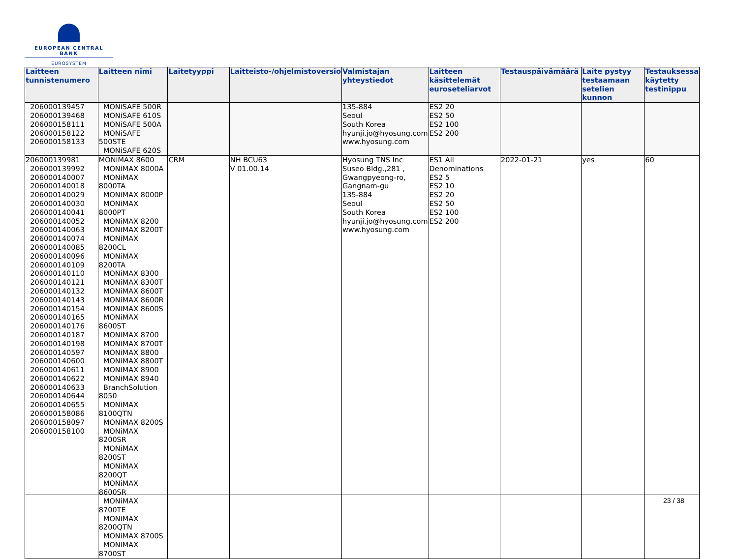EUROPEAN CENTRAL BANK
EUROSYSTEM
| Laitteen tunnistenumero | Laitteen nimi | Laitetyyppi | Laitteisto-/ohjelmistoversio | Valmistajan yhteystiedot | Laitteen käsittelemät euroseteliarvot | Testauspäivämäärä | Laite pystyy testaamaan setelien kunnon | Testauksessa käytetty testinippu |
| --- | --- | --- | --- | --- | --- | --- | --- | --- |
| 206000139457 206000139468 206000158111 206000158122 206000158133 | MONiSAFE 500R MONiSAFE 610S MONiSAFE 500A MONiSAFE 500STE MONiSAFE 620S | | | 135-884 Seoul South Korea hyunji.jo@hyosung.com www.hyosung.com | ES2 20 ES2 50 ES2 100 ES2 200 | | | |
| 206000139981 206000139992 206000140007 206000140018 206000140029 206000140030 206000140041 206000140052 206000140063 206000140074 206000140085 206000140096 206000140109 206000140110 206000140121 206000140132 206000140143 206000140154 206000140165 206000140176 206000140187 206000140198 206000140597 206000140600 206000140611 206000140622 206000140633 206000140644 206000140655 206000158086 206000158097 206000158100 | MONiMAX 8600 MONiMAX 8000A MONiMAX 8000TA MONiMAX 8000P MONiMAX 8000PT MONiMAX 8200 MONiMAX 8200T MONiMAX 8200CL MONiMAX 8200TA MONiMAX 8300 MONiMAX 8300T MONiMAX 8600T MONiMAX 8600R MONiMAX 8600S MONiMAX 8600ST MONiMAX 8700 MONiMAX 8700T MONiMAX 8800 MONiMAX 8800T MONiMAX 8900 MONiMAX 8940 BranchSolution 8050 MONiMAX 8100QTN MONiMAX 8200S MONiMAX 8200SR MONiMAX 8200ST MONiMAX 8200QT MONiMAX 8600SR MONiMAX 8700TE MONiMAX 8200QTN MONiMAX 8700S MONiMAX 8700ST | CRM | NH BCU63 V 01.00.14 | Hyosung TNS Inc Suseo Bldg.,281 , Gwangpyeong-ro, Gangnam-gu 135-884 Seoul South Korea hyunji.jo@hyosung.com www.hyosung.com | ES1 All Denominations ES2 5 ES2 10 ES2 20 ES2 50 ES2 100 ES2 200 | 2022-01-21 | yes | 60 |
23 / 38